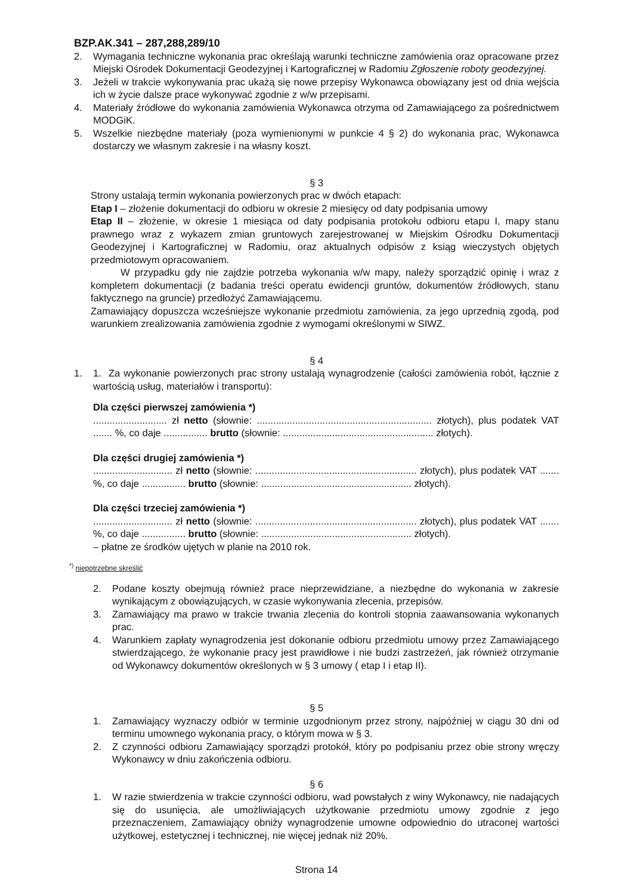BZP.AK.341 – 287,288,289/10
2. Wymagania techniczne wykonania prac określają warunki techniczne zamówienia oraz opracowane przez Miejski Ośrodek Dokumentacji Geodezyjnej i Kartograficznej w Radomiu Zgłoszenie roboty geodezyjnej.
3. Jeżeli w trakcie wykonywania prac ukażą się nowe przepisy Wykonawca obowiązany jest od dnia wejścia ich w życie dalsze prace wykonywać zgodnie z w/w przepisami.
4. Materiały źródłowe do wykonania zamówienia Wykonawca otrzyma od Zamawiającego za pośrednictwem MODGiK.
5. Wszelkie niezbędne materiały (poza wymienionymi w punkcie 4 § 2) do wykonania prac, Wykonawca dostarczy we własnym zakresie i na własny koszt.
§ 3
Strony ustalają termin wykonania powierzonych prac w dwóch etapach:
Etap I – złożenie dokumentacji do odbioru w okresie 2 miesięcy od daty podpisania umowy
Etap II – złożenie, w okresie 1 miesiąca od daty podpisania protokołu odbioru etapu I, mapy stanu prawnego wraz z wykazem zmian gruntowych zarejestrowanej w Miejskim Ośrodku Dokumentacji Geodezyjnej i Kartograficznej w Radomiu, oraz aktualnych odpisów z ksiąg wieczystych objętych przedmiotowym opracowaniem.
W przypadku gdy nie zajdzie potrzeba wykonania w/w mapy, należy sporządzić opinię i wraz z kompletem dokumentacji (z badania treści operatu ewidencji gruntów, dokumentów źródłowych, stanu faktycznego na gruncie) przedłożyć Zamawiającemu.
Zamawiający dopuszcza wcześniejsze wykonanie przedmiotu zamówienia, za jego uprzednią zgodą, pod warunkiem zrealizowania zamówienia zgodnie z wymogami określonymi w SIWZ.
§ 4
1. 1. Za wykonanie powierzonych prac strony ustalają wynagrodzenie (całości zamówienia robót, łącznie z wartością usług, materiałów i transportu):
Dla części pierwszej zamówienia *)
........................... zł netto (słownie: ................................................................ złotych), plus podatek VAT ....... %, co daje ................ brutto (słownie: ....................................................... złotych).
Dla części drugiej zamówienia *)
............................. zł netto (słownie: ........................................................... złotych), plus podatek VAT ....... %, co daje ................ brutto (słownie: ....................................................... złotych).
Dla części trzeciej zamówienia *)
............................. zł netto (słownie: ........................................................... złotych), plus podatek VAT ....... %, co daje ................ brutto (słownie: ....................................................... złotych).
– płatne ze środków ujętych w planie na 2010 rok.
<sup>*)</sup> niepotrzebne skreślić
2. Podane koszty obejmują również prace nieprzewidziane, a niezbędne do wykonania w zakresie wynikającym z obowiązujących, w czasie wykonywania zlecenia, przepisów.
3. Zamawiający ma prawo w trakcie trwania zlecenia do kontroli stopnia zaawansowania wykonanych prac.
4. Warunkiem zapłaty wynagrodzenia jest dokonanie odbioru przedmiotu umowy przez Zamawiającego stwierdzającego, że wykonanie pracy jest prawidłowe i nie budzi zastrzeżeń, jak również otrzymanie od Wykonawcy dokumentów określonych w § 3 umowy ( etap I i etap II).
§ 5
1. Zamawiający wyznaczy odbiór w terminie uzgodnionym przez strony, najpóźniej w ciągu 30 dni od terminu umownego wykonania pracy, o którym mowa w § 3.
2. Z czynności odbioru Zamawiający sporządzi protokół, który po podpisaniu przez obie strony wręczy Wykonawcy w dniu zakończenia odbioru.
§ 6
1. W razie stwierdzenia w trakcie czynności odbioru, wad powstałych z winy Wykonawcy, nie nadających się do usunięcia, ale umożliwiających użytkowanie przedmiotu umowy zgodnie z jego przeznaczeniem, Zamawiający obniży wynagrodzenie umowne odpowiednio do utraconej wartości użytkowej, estetycznej i technicznej, nie więcej jednak niż 20%.
Strona 14